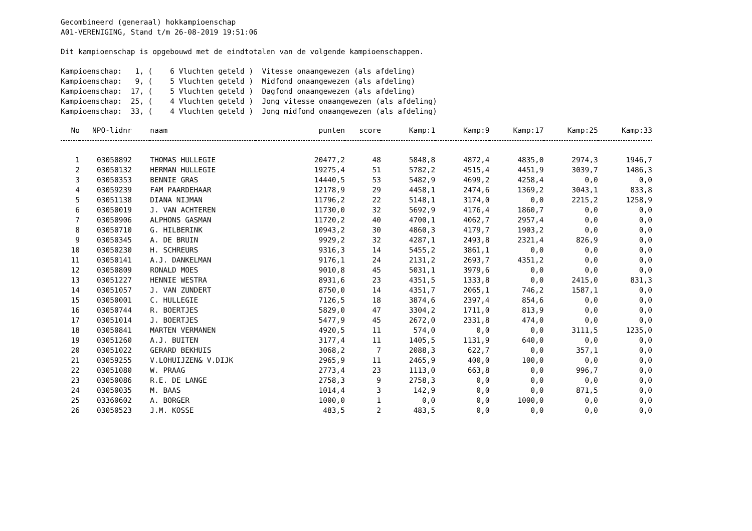Gecombineerd (generaal) hokkampioenschap
A01-VERENIGING, Stand t/m 26-08-2019 19:51:06
Dit kampioenschap is opgebouwd met de eindtotalen van de volgende kampioenschappen.
Kampioenschap: 1, ( 6 Vluchten geteld ) Vitesse onaangewezen (als afdeling)
Kampioenschap: 9, ( 5 Vluchten geteld ) Midfond onaangewezen (als afdeling)
Kampioenschap: 17, ( 5 Vluchten geteld ) Dagfond onaangewezen (als afdeling)
Kampioenschap: 25, ( 4 Vluchten geteld ) Jong vitesse onaangewezen (als afdeling)
Kampioenschap: 33, ( 4 Vluchten geteld ) Jong midfond onaangewezen (als afdeling)
| No | NPO-lidnr | naam | punten | score | Kamp:1 | Kamp:9 | Kamp:17 | Kamp:25 | Kamp:33 |
| --- | --- | --- | --- | --- | --- | --- | --- | --- | --- |
| 1 | 03050892 | THOMAS HULLEGIE | 20477,2 | 48 | 5848,8 | 4872,4 | 4835,0 | 2974,3 | 1946,7 |
| 2 | 03050132 | HERMAN HULLEGIE | 19275,4 | 51 | 5782,2 | 4515,4 | 4451,9 | 3039,7 | 1486,3 |
| 3 | 03050353 | BENNIE GRAS | 14440,5 | 53 | 5482,9 | 4699,2 | 4258,4 | 0,0 | 0,0 |
| 4 | 03059239 | FAM PAARDEHAAR | 12178,9 | 29 | 4458,1 | 2474,6 | 1369,2 | 3043,1 | 833,8 |
| 5 | 03051138 | DIANA NIJMAN | 11796,2 | 22 | 5148,1 | 3174,0 | 0,0 | 2215,2 | 1258,9 |
| 6 | 03050019 | J. VAN ACHTEREN | 11730,0 | 32 | 5692,9 | 4176,4 | 1860,7 | 0,0 | 0,0 |
| 7 | 03050906 | ALPHONS GASMAN | 11720,2 | 40 | 4700,1 | 4062,7 | 2957,4 | 0,0 | 0,0 |
| 8 | 03050710 | G. HILBERINK | 10943,2 | 30 | 4860,3 | 4179,7 | 1903,2 | 0,0 | 0,0 |
| 9 | 03050345 | A. DE BRUIN | 9929,2 | 32 | 4287,1 | 2493,8 | 2321,4 | 826,9 | 0,0 |
| 10 | 03050230 | H. SCHREURS | 9316,3 | 14 | 5455,2 | 3861,1 | 0,0 | 0,0 | 0,0 |
| 11 | 03050141 | A.J. DANKELMAN | 9176,1 | 24 | 2131,2 | 2693,7 | 4351,2 | 0,0 | 0,0 |
| 12 | 03050809 | RONALD MOES | 9010,8 | 45 | 5031,1 | 3979,6 | 0,0 | 0,0 | 0,0 |
| 13 | 03051227 | HENNIE WESTRA | 8931,6 | 23 | 4351,5 | 1333,8 | 0,0 | 2415,0 | 831,3 |
| 14 | 03051057 | J. VAN ZUNDERT | 8750,0 | 14 | 4351,7 | 2065,1 | 746,2 | 1587,1 | 0,0 |
| 15 | 03050001 | C. HULLEGIE | 7126,5 | 18 | 3874,6 | 2397,4 | 854,6 | 0,0 | 0,0 |
| 16 | 03050744 | R. BOERTJES | 5829,0 | 47 | 3304,2 | 1711,0 | 813,9 | 0,0 | 0,0 |
| 17 | 03051014 | J. BOERTJES | 5477,9 | 45 | 2672,0 | 2331,8 | 474,0 | 0,0 | 0,0 |
| 18 | 03050841 | MARTEN VERMANEN | 4920,5 | 11 | 574,0 | 0,0 | 0,0 | 3111,5 | 1235,0 |
| 19 | 03051260 | A.J. BUITEN | 3177,4 | 11 | 1405,5 | 1131,9 | 640,0 | 0,0 | 0,0 |
| 20 | 03051022 | GERARD BEKHUIS | 3068,2 | 7 | 2088,3 | 622,7 | 0,0 | 357,1 | 0,0 |
| 21 | 03059255 | V.LOHUIJZEN& V.DIJK | 2965,9 | 11 | 2465,9 | 400,0 | 100,0 | 0,0 | 0,0 |
| 22 | 03051080 | W. PRAAG | 2773,4 | 23 | 1113,0 | 663,8 | 0,0 | 996,7 | 0,0 |
| 23 | 03050086 | R.E. DE LANGE | 2758,3 | 9 | 2758,3 | 0,0 | 0,0 | 0,0 | 0,0 |
| 24 | 03050035 | M. BAAS | 1014,4 | 3 | 142,9 | 0,0 | 0,0 | 871,5 | 0,0 |
| 25 | 03360602 | A. BORGER | 1000,0 | 1 | 0,0 | 0,0 | 1000,0 | 0,0 | 0,0 |
| 26 | 03050523 | J.M. KOSSE | 483,5 | 2 | 483,5 | 0,0 | 0,0 | 0,0 | 0,0 |